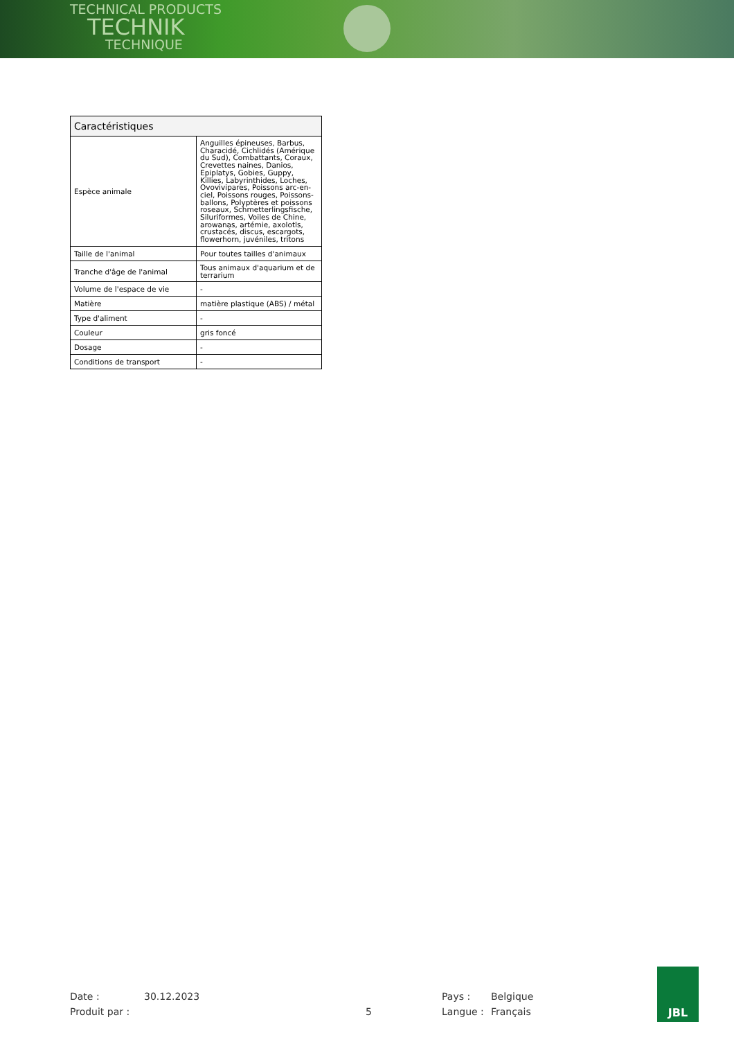TECHNICAL PRODUCTS
TECHNIK
TECHNIQUE
| Caractéristiques | |
| --- | --- |
| Espèce animale | Anguilles épineuses, Barbus, Characidé, Cichlidés (Amérique du Sud), Combattants, Coraux, Crevettes naines, Danios, Epiplatys, Gobies, Guppy, Killies, Labyrinthides, Loches, Ovovivipares, Poissons arc-en-ciel, Poissons rouges, Poissons-ballons, Polyptères et poissons roseaux, Schmetterlingsfische, Siluriformes, Voiles de Chine, arowanas, artémie, axolotls, crustacés, discus, escargots, flowerhorn, juvéniles, tritons |
| Taille de l'animal | Pour toutes tailles d'animaux |
| Tranche d'âge de l'animal | Tous animaux d'aquarium et de terrarium |
| Volume de l'espace de vie | - |
| Matière | matière plastique (ABS) / métal |
| Type d'aliment | - |
| Couleur | gris foncé |
| Dosage | - |
| Conditions de transport | - |
Date : 30.12.2023 Pays : Belgique Produit par : 5 Langue : Français
JBL